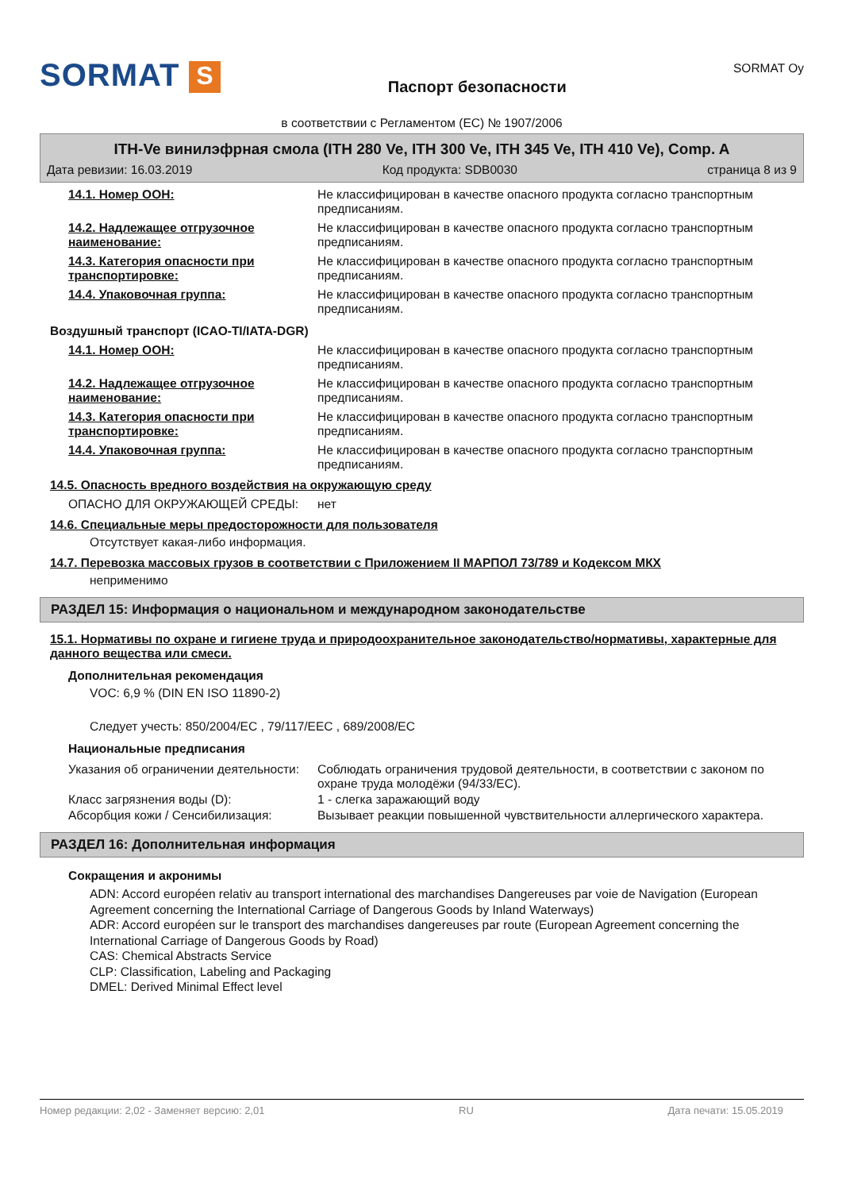SORMAT S
Паспорт безопасности
SORMAT Oy
в соответствии с Регламентом (ЕС) № 1907/2006
ITH-Ve винилэфрная смола (ITH 280 Ve, ITH 300 Ve, ITH 345 Ve, ITH 410 Ve), Comp. A
Дата ревизии: 16.03.2019 Код продукта: SDB0030 страница 8 из 9
14.1. Номер ООН: Не классифицирован в качестве опасного продукта согласно транспортным предписаниям.
14.2. Надлежащее отгрузочное наименование:
Не классифицирован в качестве опасного продукта согласно транспортным предписаниям.
14.3. Категория опасности при транспортировке:
Не классифицирован в качестве опасного продукта согласно транспортным предписаниям.
14.4. Упаковочная группа: Не классифицирован в качестве опасного продукта согласно транспортным предписаниям.
Воздушный транспорт (ICAO-TI/IATA-DGR)
14.1. Номер ООН: Не классифицирован в качестве опасного продукта согласно транспортным предписаниям.
14.2. Надлежащее отгрузочное наименование:
Не классифицирован в качестве опасного продукта согласно транспортным предписаниям.
14.3. Категория опасности при транспортировке:
Не классифицирован в качестве опасного продукта согласно транспортным предписаниям.
14.4. Упаковочная группа: Не классифицирован в качестве опасного продукта согласно транспортным предписаниям.
14.5. Опасность вредного воздействия на окружающую среду
ОПАСНО ДЛЯ ОКРУЖАЮЩЕЙ СРЕДЫ: нет
14.6. Специальные меры предосторожности для пользователя
Отсутствует какая-либо информация.
14.7. Перевозка массовых грузов в соответствии с Приложением II МАРПОЛ 73/789 и Кодексом МКХ
неприменимо
РАЗДЕЛ 15: Информация о национальном и международном законодательстве
15.1. Нормативы по охране и гигиене труда и природоохранительное законодательство/нормативы, характерные для данного вещества или смеси.
Дополнительная рекомендация
VOC: 6,9 % (DIN EN ISO 11890-2)
Следует учесть: 850/2004/EC , 79/117/EEC , 689/2008/EC
Национальные предписания
Указания об ограничении деятельности:
Соблюдать ограничения трудовой деятельности, в соответствии с законом по охране труда молодёжи (94/33/ЕС).
Класс загрязнения воды (D): 1 - слегка заражающий воду
Абсорбция кожи / Сенсибилизация: Вызывает реакции повышенной чувствительности аллергического характера.
РАЗДЕЛ 16: Дополнительная информация
Сокращения и акронимы
ADN: Accord européen relativ au transport international des marchandises Dangereuses par voie de Navigation (European Agreement concerning the International Carriage of Dangerous Goods by Inland Waterways)
ADR: Accord européen sur le transport des marchandises dangereuses par route (European Agreement concerning the International Carriage of Dangerous Goods by Road)
CAS: Chemical Abstracts Service
CLP: Classification, Labeling and Packaging
DMEL: Derived Minimal Effect level
Номер редакции: 2,02 - Заменяет версию: 2,01 RU Дата печати: 15.05.2019